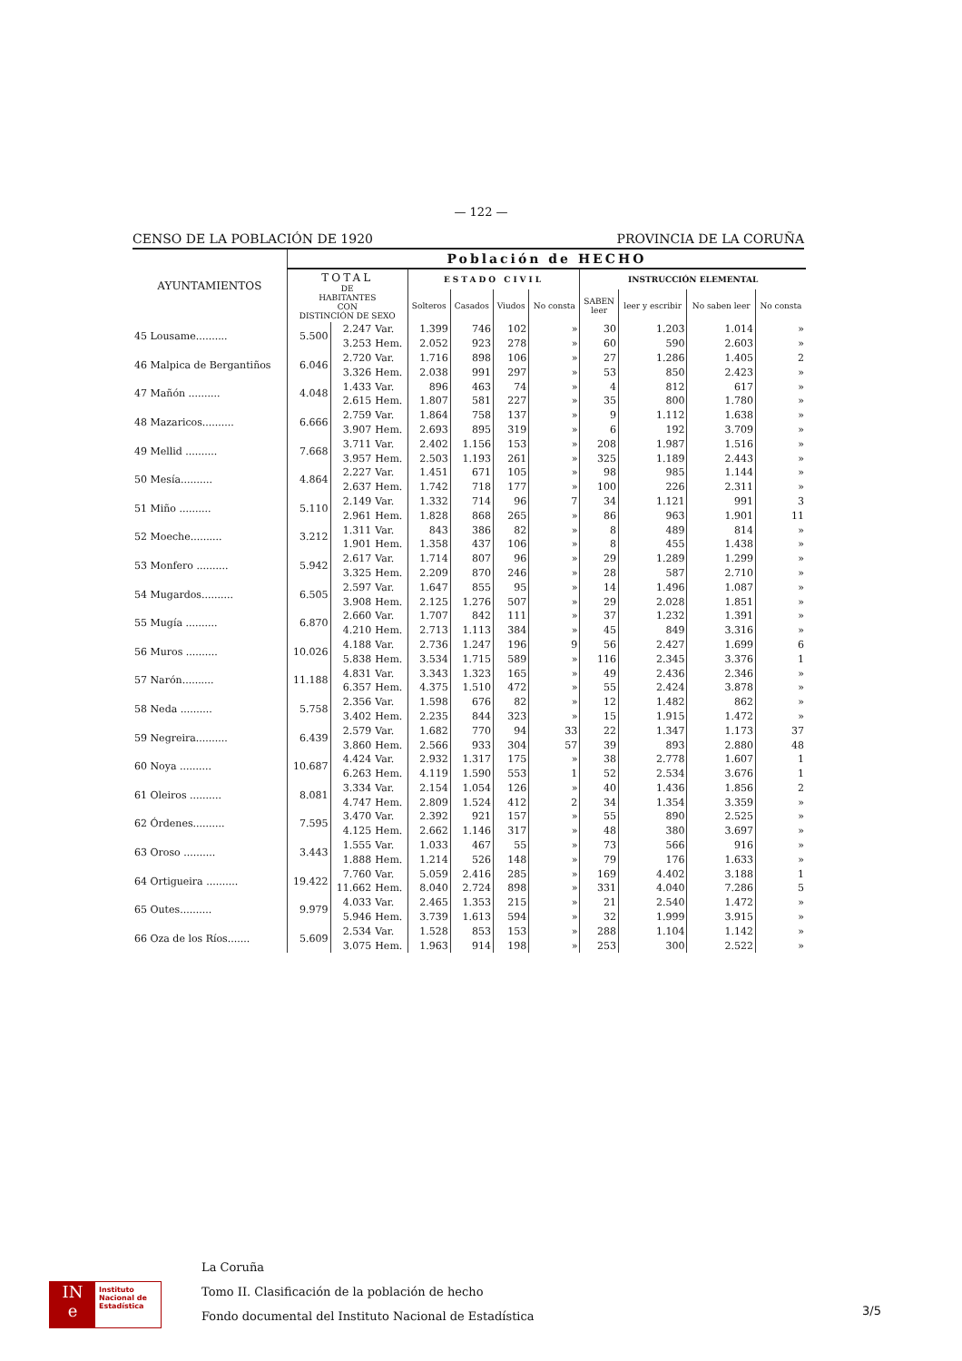— 122 —
CENSO DE LA POBLACIÓN DE 1920 PROVINCIA DE LA CORUÑA
| AYUNTAMIENTOS | Población de HECHO | | | | | | | | | | |
| --- | --- | --- | --- | --- | --- | --- | --- | --- | --- | --- | --- |
| | TOTAL DE HABITANTES CON DISTINCIÓN DE SEXO | | | ESTADO CIVIL | | | | INSTRUCCIÓN ELEMENTAL | | | |
| | | | | Solteros | Casados | Viudos | No consta | SABEN leer | leer y escribir | No saben leer | No consta |
| 45 Lousame.......... | 5.500 | 2.247 | Var. | 1.399 | 746 | 102 | » | 30 | 1.203 | 1.014 | » |
| | | 3.253 | Hem. | 2.052 | 923 | 278 | » | 60 | 590 | 2.603 | » |
| 46 Malpica de Bergantiños | 6.046 | 2.720 | Var. | 1.716 | 898 | 106 | » | 27 | 1.286 | 1.405 | 2 |
| | | 3.326 | Hem. | 2.038 | 991 | 297 | » | 53 | 850 | 2.423 | » |
| 47 Mañón .......... | 4.048 | 1.433 | Var. | 896 | 463 | 74 | » | 4 | 812 | 617 | » |
| | | 2.615 | Hem. | 1.807 | 581 | 227 | » | 35 | 800 | 1.780 | » |
| 48 Mazaricos.......... | 6.666 | 2.759 | Var. | 1.864 | 758 | 137 | » | 9 | 1.112 | 1.638 | » |
| | | 3.907 | Hem. | 2.693 | 895 | 319 | » | 6 | 192 | 3.709 | » |
| 49 Mellid .......... | 7.668 | 3.711 | Var. | 2.402 | 1.156 | 153 | » | 208 | 1.987 | 1.516 | » |
| | | 3.957 | Hem. | 2.503 | 1.193 | 261 | » | 325 | 1.189 | 2.443 | » |
| 50 Mesía.......... | 4.864 | 2.227 | Var. | 1.451 | 671 | 105 | » | 98 | 985 | 1.144 | » |
| | | 2.637 | Hem. | 1.742 | 718 | 177 | » | 100 | 226 | 2.311 | » |
| 51 Miño .......... | 5.110 | 2.149 | Var. | 1.332 | 714 | 96 | 7 | 34 | 1.121 | 991 | 3 |
| | | 2.961 | Hem. | 1.828 | 868 | 265 | » | 86 | 963 | 1.901 | 11 |
| 52 Moeche.......... | 3.212 | 1.311 | Var. | 843 | 386 | 82 | » | 8 | 489 | 814 | » |
| | | 1.901 | Hem. | 1.358 | 437 | 106 | » | 8 | 455 | 1.438 | » |
| 53 Monfero .......... | 5.942 | 2.617 | Var. | 1.714 | 807 | 96 | » | 29 | 1.289 | 1.299 | » |
| | | 3.325 | Hem. | 2.209 | 870 | 246 | » | 28 | 587 | 2.710 | » |
| 54 Mugardos.......... | 6.505 | 2.597 | Var. | 1.647 | 855 | 95 | » | 14 | 1.496 | 1.087 | » |
| | | 3.908 | Hem. | 2.125 | 1.276 | 507 | » | 29 | 2.028 | 1.851 | » |
| 55 Mugía .......... | 6.870 | 2.660 | Var. | 1.707 | 842 | 111 | » | 37 | 1.232 | 1.391 | » |
| | | 4.210 | Hem. | 2.713 | 1.113 | 384 | » | 45 | 849 | 3.316 | » |
| 56 Muros .......... | 10.026 | 4.188 | Var. | 2.736 | 1.247 | 196 | 9 | 56 | 2.427 | 1.699 | 6 |
| | | 5.838 | Hem. | 3.534 | 1.715 | 589 | » | 116 | 2.345 | 3.376 | 1 |
| 57 Narón.......... | 11.188 | 4.831 | Var. | 3.343 | 1.323 | 165 | » | 49 | 2.436 | 2.346 | » |
| | | 6.357 | Hem. | 4.375 | 1.510 | 472 | » | 55 | 2.424 | 3.878 | » |
| 58 Neda .......... | 5.758 | 2.356 | Var. | 1.598 | 676 | 82 | » | 12 | 1.482 | 862 | » |
| | | 3.402 | Hem. | 2.235 | 844 | 323 | » | 15 | 1.915 | 1.472 | » |
| 59 Negreira.......... | 6.439 | 2.579 | Var. | 1.682 | 770 | 94 | 33 | 22 | 1.347 | 1.173 | 37 |
| | | 3.860 | Hem. | 2.566 | 933 | 304 | 57 | 39 | 893 | 2.880 | 48 |
| 60 Noya .......... | 10.687 | 4.424 | Var. | 2.932 | 1.317 | 175 | » | 38 | 2.778 | 1.607 | 1 |
| | | 6.263 | Hem. | 4.119 | 1.590 | 553 | 1 | 52 | 2.534 | 3.676 | 1 |
| 61 Oleiros .......... | 8.081 | 3.334 | Var. | 2.154 | 1.054 | 126 | » | 40 | 1.436 | 1.856 | 2 |
| | | 4.747 | Hem. | 2.809 | 1.524 | 412 | 2 | 34 | 1.354 | 3.359 | » |
| 62 Órdenes.......... | 7.595 | 3.470 | Var. | 2.392 | 921 | 157 | » | 55 | 890 | 2.525 | » |
| | | 4.125 | Hem. | 2.662 | 1.146 | 317 | » | 48 | 380 | 3.697 | » |
| 63 Oroso .......... | 3.443 | 1.555 | Var. | 1.033 | 467 | 55 | » | 73 | 566 | 916 | » |
| | | 1.888 | Hem. | 1.214 | 526 | 148 | » | 79 | 176 | 1.633 | » |
| 64 Ortigueira .......... | 19.422 | 7.760 | Var. | 5.059 | 2.416 | 285 | » | 169 | 4.402 | 3.188 | 1 |
| | | 11.662 | Hem. | 8.040 | 2.724 | 898 | » | 331 | 4.040 | 7.286 | 5 |
| 65 Outes.......... | 9.979 | 4.033 | Var. | 2.465 | 1.353 | 215 | » | 21 | 2.540 | 1.472 | » |
| | | 5.946 | Hem. | 3.739 | 1.613 | 594 | » | 32 | 1.999 | 3.915 | » |
| 66 Oza de los Ríos....... | 5.609 | 2.534 | Var. | 1.528 | 853 | 153 | » | 288 | 1.104 | 1.142 | » |
| | | 3.075 | Hem. | 1.963 | 914 | 198 | » | 253 | 300 | 2.522 | » |
IN
e
Instituto
Nacional de
Estadística
La Coruña
Tomo II. Clasificación de la población de hecho
Fondo documental del Instituto Nacional de Estadística
3/5